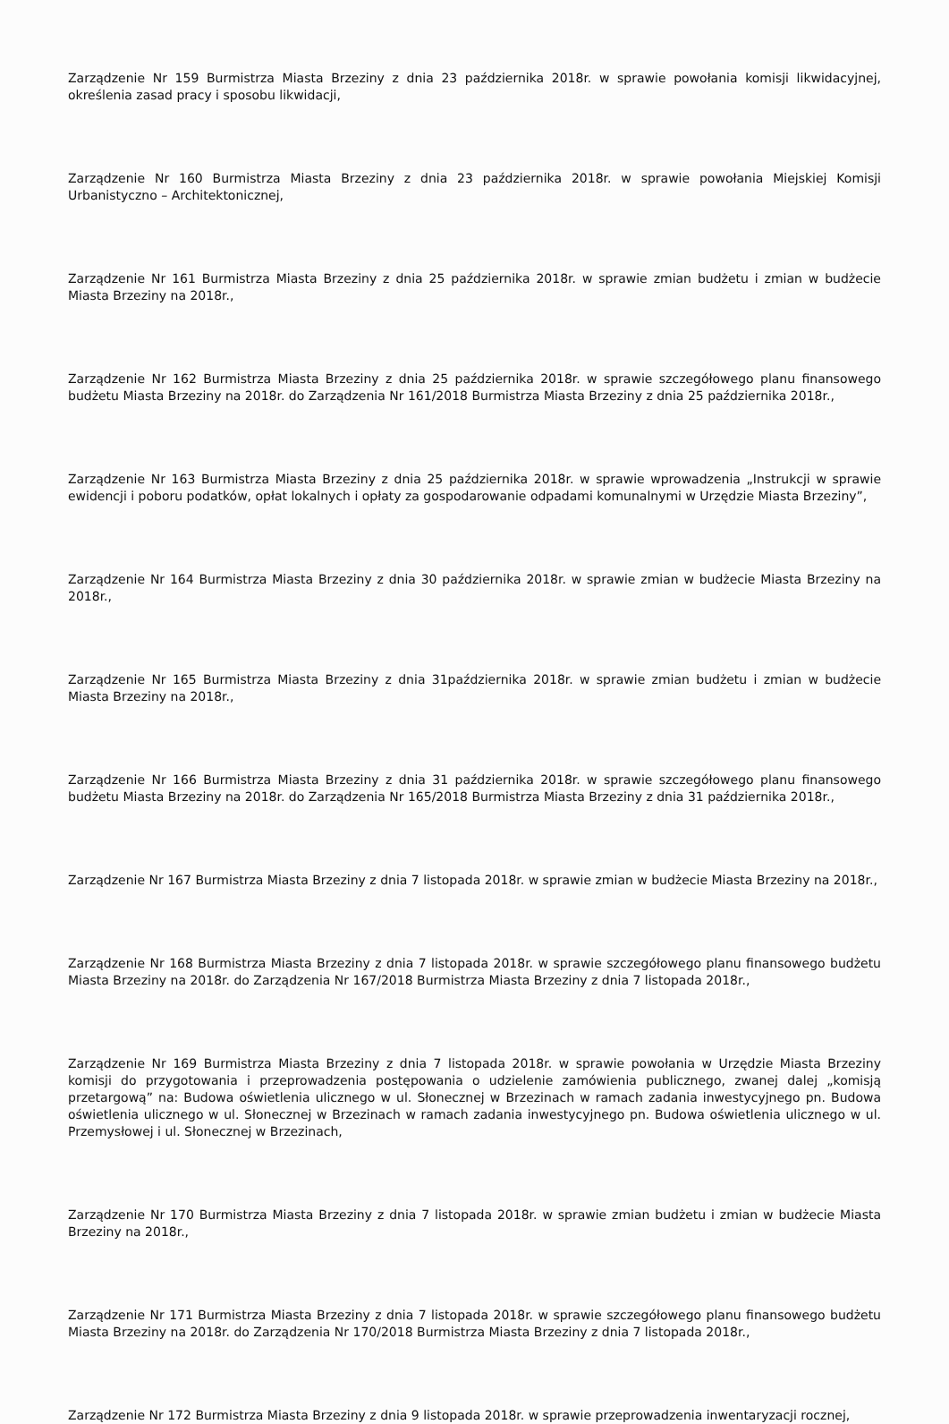Zarządzenie Nr 159 Burmistrza Miasta Brzeziny z dnia 23 października 2018r. w sprawie powołania komisji likwidacyjnej, określenia zasad pracy i sposobu likwidacji,
Zarządzenie Nr 160 Burmistrza Miasta Brzeziny z dnia 23 października 2018r. w sprawie powołania Miejskiej Komisji Urbanistyczno – Architektonicznej,
Zarządzenie Nr 161 Burmistrza Miasta Brzeziny z dnia 25 października 2018r. w sprawie zmian budżetu i zmian w budżecie Miasta Brzeziny na 2018r.,
Zarządzenie Nr 162 Burmistrza Miasta Brzeziny z dnia 25 października 2018r. w sprawie szczegółowego planu finansowego budżetu Miasta Brzeziny na 2018r. do Zarządzenia Nr 161/2018 Burmistrza Miasta Brzeziny z dnia 25 października 2018r.,
Zarządzenie Nr 163 Burmistrza Miasta Brzeziny z dnia 25 października 2018r. w sprawie wprowadzenia „Instrukcji w sprawie ewidencji i poboru podatków, opłat lokalnych i opłaty za gospodarowanie odpadami komunalnymi w Urzędzie Miasta Brzeziny”,
Zarządzenie Nr 164 Burmistrza Miasta Brzeziny z dnia 30 października 2018r. w sprawie zmian w budżecie Miasta Brzeziny na 2018r.,
Zarządzenie Nr 165 Burmistrza Miasta Brzeziny z dnia 31października 2018r. w sprawie zmian budżetu i zmian w budżecie Miasta Brzeziny na 2018r.,
Zarządzenie Nr 166 Burmistrza Miasta Brzeziny z dnia 31 października 2018r. w sprawie szczegółowego planu finansowego budżetu Miasta Brzeziny na 2018r. do Zarządzenia Nr 165/2018 Burmistrza Miasta Brzeziny z dnia 31 października 2018r.,
Zarządzenie Nr 167 Burmistrza Miasta Brzeziny z dnia 7 listopada 2018r. w sprawie zmian w budżecie Miasta Brzeziny na 2018r.,
Zarządzenie Nr 168 Burmistrza Miasta Brzeziny z dnia 7 listopada 2018r. w sprawie szczegółowego planu finansowego budżetu Miasta Brzeziny na 2018r. do Zarządzenia Nr 167/2018 Burmistrza Miasta Brzeziny z dnia 7 listopada 2018r.,
Zarządzenie Nr 169 Burmistrza Miasta Brzeziny z dnia 7 listopada 2018r. w sprawie powołania w Urzędzie Miasta Brzeziny komisji do przygotowania i przeprowadzenia postępowania o udzielenie zamówienia publicznego, zwanej dalej „komisją przetargową” na: Budowa oświetlenia ulicznego w ul. Słonecznej w Brzezinach w ramach zadania inwestycyjnego pn. Budowa oświetlenia ulicznego w ul. Słonecznej w Brzezinach w ramach zadania inwestycyjnego pn. Budowa oświetlenia ulicznego w ul. Przemysłowej i ul. Słonecznej w Brzezinach,
Zarządzenie Nr 170 Burmistrza Miasta Brzeziny z dnia 7 listopada 2018r. w sprawie zmian budżetu i zmian w budżecie Miasta Brzeziny na 2018r.,
Zarządzenie Nr 171 Burmistrza Miasta Brzeziny z dnia 7 listopada 2018r. w sprawie szczegółowego planu finansowego budżetu Miasta Brzeziny na 2018r. do Zarządzenia Nr 170/2018 Burmistrza Miasta Brzeziny z dnia 7 listopada 2018r.,
Zarządzenie Nr 172 Burmistrza Miasta Brzeziny z dnia 9 listopada 2018r. w sprawie przeprowadzenia inwentaryzacji rocznej,